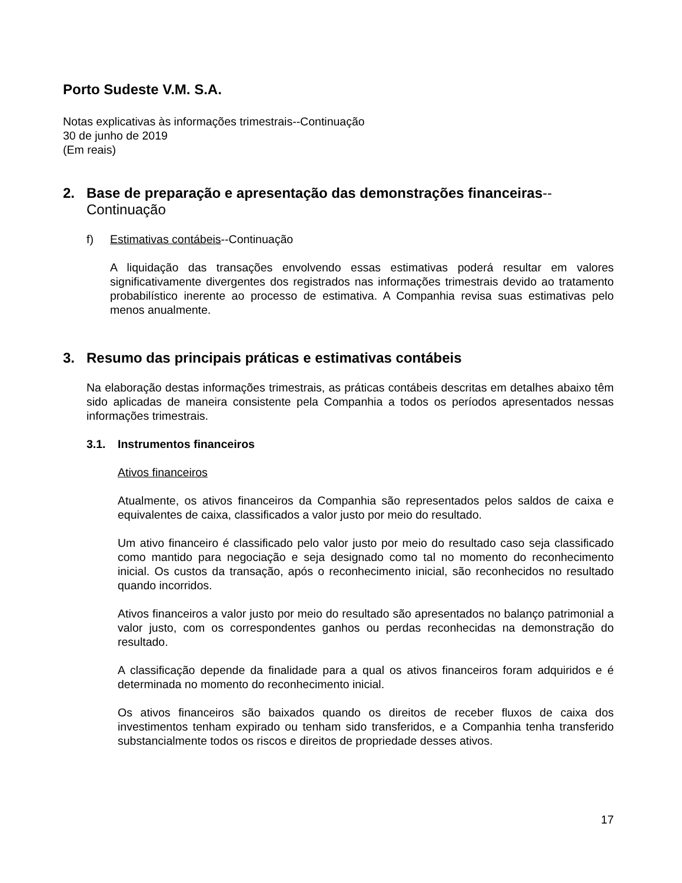Porto Sudeste V.M. S.A.
Notas explicativas às informações trimestrais--Continuação
30 de junho de 2019
(Em reais)
2. Base de preparação e apresentação das demonstrações financeiras--
Continuação
f) Estimativas contábeis--Continuação
A liquidação das transações envolvendo essas estimativas poderá resultar em valores significativamente divergentes dos registrados nas informações trimestrais devido ao tratamento probabilístico inerente ao processo de estimativa. A Companhia revisa suas estimativas pelo menos anualmente.
3. Resumo das principais práticas e estimativas contábeis
Na elaboração destas informações trimestrais, as práticas contábeis descritas em detalhes abaixo têm sido aplicadas de maneira consistente pela Companhia a todos os períodos apresentados nessas informações trimestrais.
3.1. Instrumentos financeiros
Ativos financeiros
Atualmente, os ativos financeiros da Companhia são representados pelos saldos de caixa e equivalentes de caixa, classificados a valor justo por meio do resultado.
Um ativo financeiro é classificado pelo valor justo por meio do resultado caso seja classificado como mantido para negociação e seja designado como tal no momento do reconhecimento inicial. Os custos da transação, após o reconhecimento inicial, são reconhecidos no resultado quando incorridos.
Ativos financeiros a valor justo por meio do resultado são apresentados no balanço patrimonial a valor justo, com os correspondentes ganhos ou perdas reconhecidas na demonstração do resultado.
A classificação depende da finalidade para a qual os ativos financeiros foram adquiridos e é determinada no momento do reconhecimento inicial.
Os ativos financeiros são baixados quando os direitos de receber fluxos de caixa dos investimentos tenham expirado ou tenham sido transferidos, e a Companhia tenha transferido substancialmente todos os riscos e direitos de propriedade desses ativos.
17